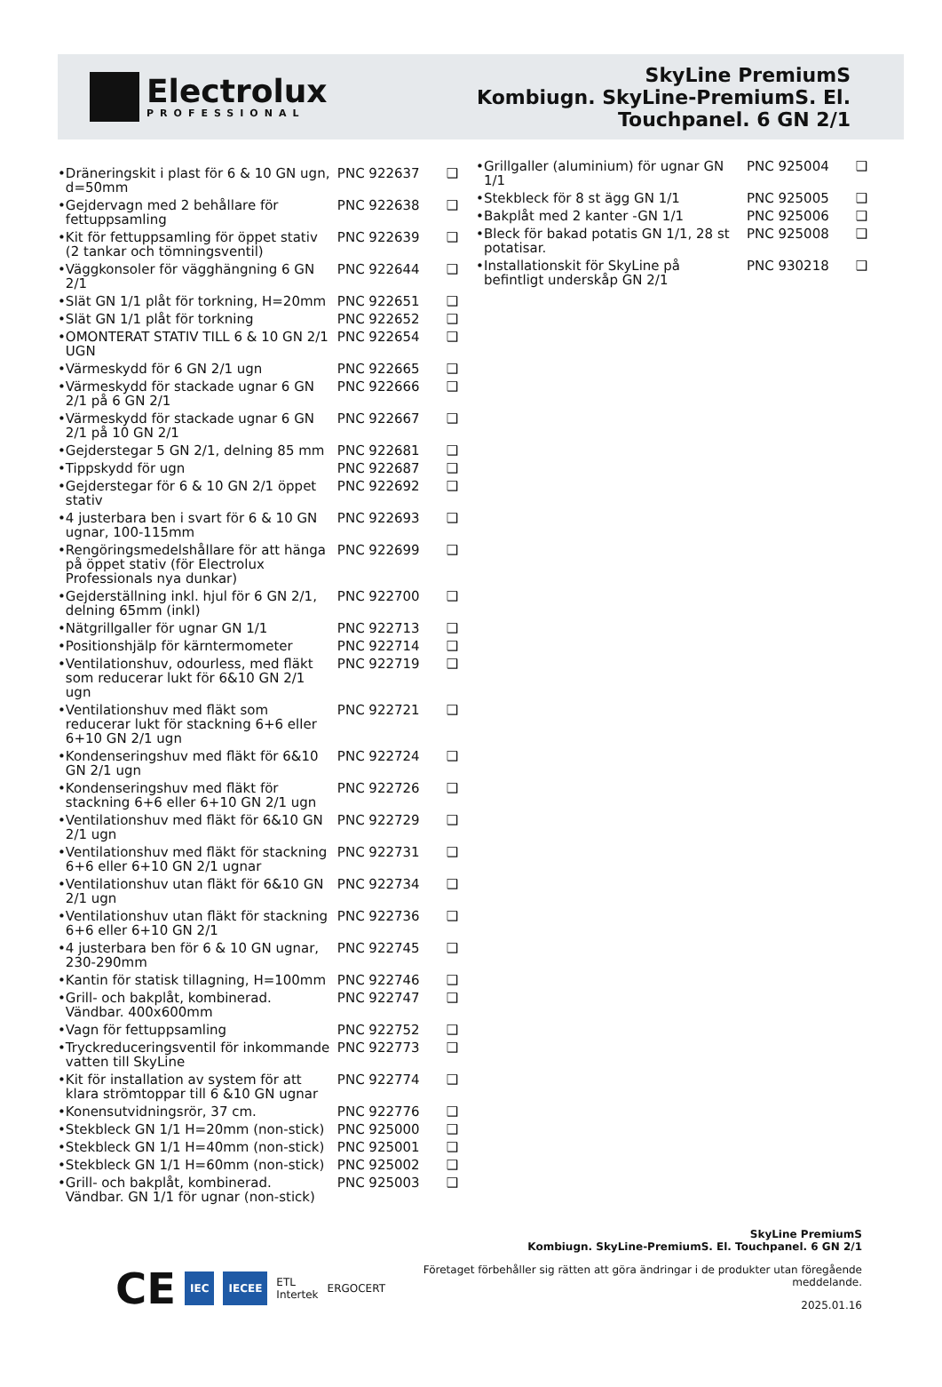Electrolux
PROFESSIONAL
SkyLine PremiumS
Kombiugn. SkyLine-PremiumS. El.
Touchpanel. 6 GN 2/1
| • | Dräneringskit i plast för 6 & 10 GN ugn, d=50mm | PNC 922637 | ❑ |
| • | Gejdervagn med 2 behållare för fettuppsamling | PNC 922638 | ❑ |
| • | Kit för fettuppsamling för öppet stativ (2 tankar och tömningsventil) | PNC 922639 | ❑ |
| • | Väggkonsoler för vägghängning 6 GN 2/1 | PNC 922644 | ❑ |
| • | Slät GN 1/1 plåt för torkning, H=20mm | PNC 922651 | ❑ |
| • | Slät GN 1/1 plåt för torkning | PNC 922652 | ❑ |
| • | OMONTERAT STATIV TILL 6 & 10 GN 2/1 UGN | PNC 922654 | ❑ |
| • | Värmeskydd för 6 GN 2/1 ugn | PNC 922665 | ❑ |
| • | Värmeskydd för stackade ugnar 6 GN 2/1 på 6 GN 2/1 | PNC 922666 | ❑ |
| • | Värmeskydd för stackade ugnar 6 GN 2/1 på 10 GN 2/1 | PNC 922667 | ❑ |
| • | Gejderstegar 5 GN 2/1, delning 85 mm | PNC 922681 | ❑ |
| • | Tippskydd för ugn | PNC 922687 | ❑ |
| • | Gejderstegar för 6 & 10 GN 2/1 öppet stativ | PNC 922692 | ❑ |
| • | 4 justerbara ben i svart för 6 & 10 GN ugnar, 100-115mm | PNC 922693 | ❑ |
| • | Rengöringsmedelshållare för att hänga på öppet stativ (för Electrolux Professionals nya dunkar) | PNC 922699 | ❑ |
| • | Gejderställning inkl. hjul för 6 GN 2/1, delning 65mm (inkl) | PNC 922700 | ❑ |
| • | Nätgrillgaller för ugnar GN 1/1 | PNC 922713 | ❑ |
| • | Positionshjälp för kärntermometer | PNC 922714 | ❑ |
| • | Ventilationshuv, odourless, med fläkt som reducerar lukt för 6&10 GN 2/1 ugn | PNC 922719 | ❑ |
| • | Ventilationshuv med fläkt som reducerar lukt för stackning 6+6 eller 6+10 GN 2/1 ugn | PNC 922721 | ❑ |
| • | Kondenseringshuv med fläkt för 6&10 GN 2/1 ugn | PNC 922724 | ❑ |
| • | Kondenseringshuv med fläkt för stackning 6+6 eller 6+10 GN 2/1 ugn | PNC 922726 | ❑ |
| • | Ventilationshuv med fläkt för 6&10 GN 2/1 ugn | PNC 922729 | ❑ |
| • | Ventilationshuv med fläkt för stackning 6+6 eller 6+10 GN 2/1 ugnar | PNC 922731 | ❑ |
| • | Ventilationshuv utan fläkt för 6&10 GN 2/1 ugn | PNC 922734 | ❑ |
| • | Ventilationshuv utan fläkt för stackning 6+6 eller 6+10 GN 2/1 | PNC 922736 | ❑ |
| • | 4 justerbara ben för 6 & 10 GN ugnar, 230-290mm | PNC 922745 | ❑ |
| • | Kantin för statisk tillagning, H=100mm | PNC 922746 | ❑ |
| • | Grill- och bakplåt, kombinerad. Vändbar. 400x600mm | PNC 922747 | ❑ |
| • | Vagn för fettuppsamling | PNC 922752 | ❑ |
| • | Tryckreduceringsventil för inkommande vatten till SkyLine | PNC 922773 | ❑ |
| • | Kit för installation av system för att klara strömtoppar till 6 &10 GN ugnar | PNC 922774 | ❑ |
| • | Konensutvidningsrör, 37 cm. | PNC 922776 | ❑ |
| • | Stekbleck GN 1/1 H=20mm (non-stick) | PNC 925000 | ❑ |
| • | Stekbleck GN 1/1 H=40mm (non-stick) | PNC 925001 | ❑ |
| • | Stekbleck GN 1/1 H=60mm (non-stick) | PNC 925002 | ❑ |
| • | Grill- och bakplåt, kombinerad. Vändbar. GN 1/1 för ugnar (non-stick) | PNC 925003 | ❑ |
| • | Grillgaller (aluminium) för ugnar GN 1/1 | PNC 925004 | ❑ |
| • | Stekbleck för 8 st ägg GN 1/1 | PNC 925005 | ❑ |
| • | Bakplåt med 2 kanter -GN 1/1 | PNC 925006 | ❑ |
| • | Bleck för bakad potatis GN 1/1, 28 st potatisar. | PNC 925008 | ❑ |
| • | Installationskit för SkyLine på befintligt underskåp GN 2/1 | PNC 930218 | ❑ |
CE IEC IECEE
ETL
Intertek
ERGOCERT
SkyLine PremiumS
Kombiugn. SkyLine-PremiumS. El. Touchpanel. 6 GN 2/1
Företaget förbehåller sig rätten att göra ändringar i de produkter utan föregående meddelande.
2025.01.16